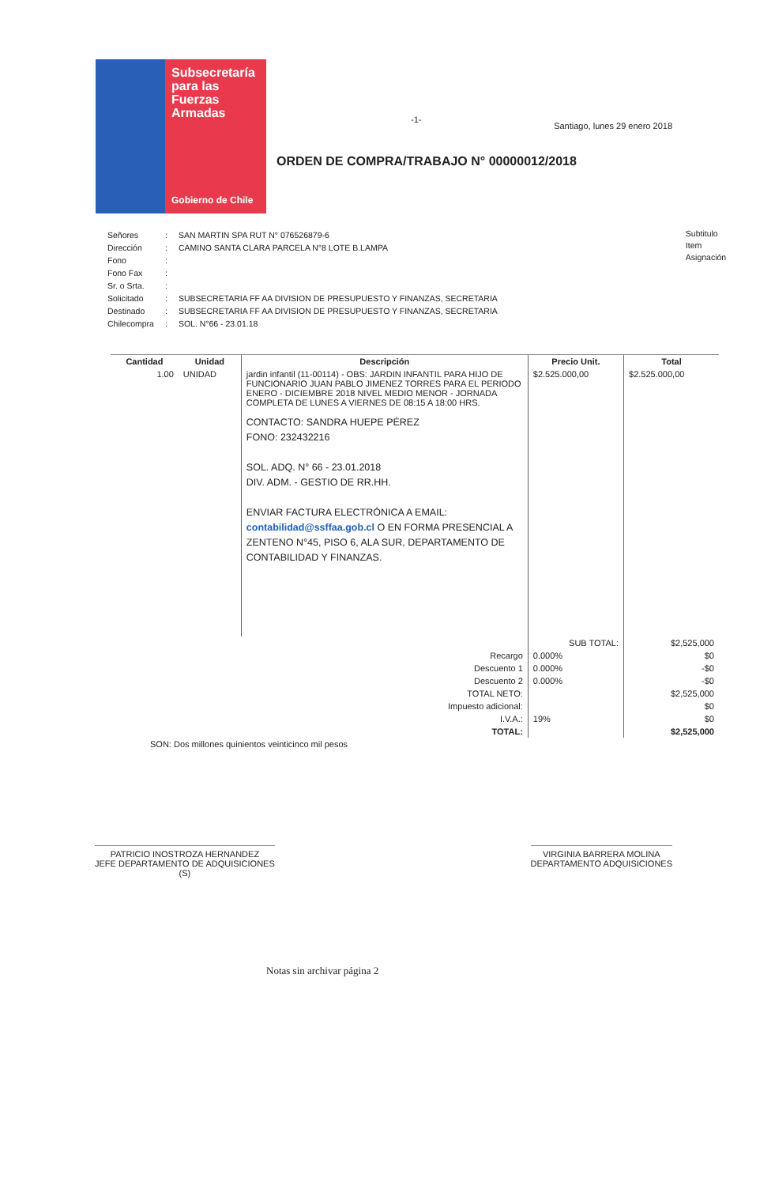Subsecretaría
para las
Fuerzas
Armadas
Gobierno de Chile
-1-
Santiago, lunes 29 enero 2018
ORDEN DE COMPRA/TRABAJO N° 00000012/2018
| Señores | : | SAN MARTIN SPA RUT N° 076526879-6 |
| Dirección | : | CAMINO SANTA CLARA PARCELA N°8 LOTE B.LAMPA |
| Fono | : | |
| Fono Fax | : | |
| Sr. o Srta. | : | |
| Solicitado | : | SUBSECRETARIA FF AA DIVISION DE PRESUPUESTO Y FINANZAS, SECRETARIA |
| Destinado | : | SUBSECRETARIA FF AA DIVISION DE PRESUPUESTO Y FINANZAS, SECRETARIA |
| Chilecompra | : | SOL. N°66 - 23.01.18 |
Subtitulo
Item
Asignación
| Cantidad | Unidad | Descripción | Precio Unit. | Total |
| --- | --- | --- | --- | --- |
| 1.00 | UNIDAD | jardin infantil (11-00114) - OBS: JARDIN INFANTIL PARA HIJO DE FUNCIONARIO JUAN PABLO JIMENEZ TORRES PARA EL PERIODO ENERO - DICIEMBRE 2018 NIVEL MEDIO MENOR - JORNADA COMPLETA DE LUNES A VIERNES DE 08:15 A 18:00 HRS. CONTACTO: SANDRA HUEPE PÉREZ FONO: 232432216 SOL. ADQ. N° 66 - 23.01.2018 DIV. ADM. - GESTIO DE RR.HH. ENVIAR FACTURA ELECTRÓNICA A EMAIL: contabilidad@ssffaa.gob.cl O EN FORMA PRESENCIAL A ZENTENO N°45, PISO 6, ALA SUR, DEPARTAMENTO DE CONTABILIDAD Y FINANZAS. | $2.525.000,00 | $2.525.000,00 |
| | | | SUB TOTAL: | $2,525,000 |
| Recargo | | | 0.000% | $0 |
| Descuento 1 | | | 0.000% | -$0 |
| Descuento 2 | | | 0.000% | -$0 |
| TOTAL NETO: | | | | $2,525,000 |
| Impuesto adicional: | | | | $0 |
| I.V.A.: | | | 19% | $0 |
| TOTAL: | | | | $2,525,000 |
| SON: Dos millones quinientos veinticinco mil pesos | | | | |
PATRICIO INOSTROZA HERNANDEZ
JEFE DEPARTAMENTO DE ADQUISICIONES
(S)
VIRGINIA BARRERA MOLINA
DEPARTAMENTO ADQUISICIONES
Notas sin archivar página 2